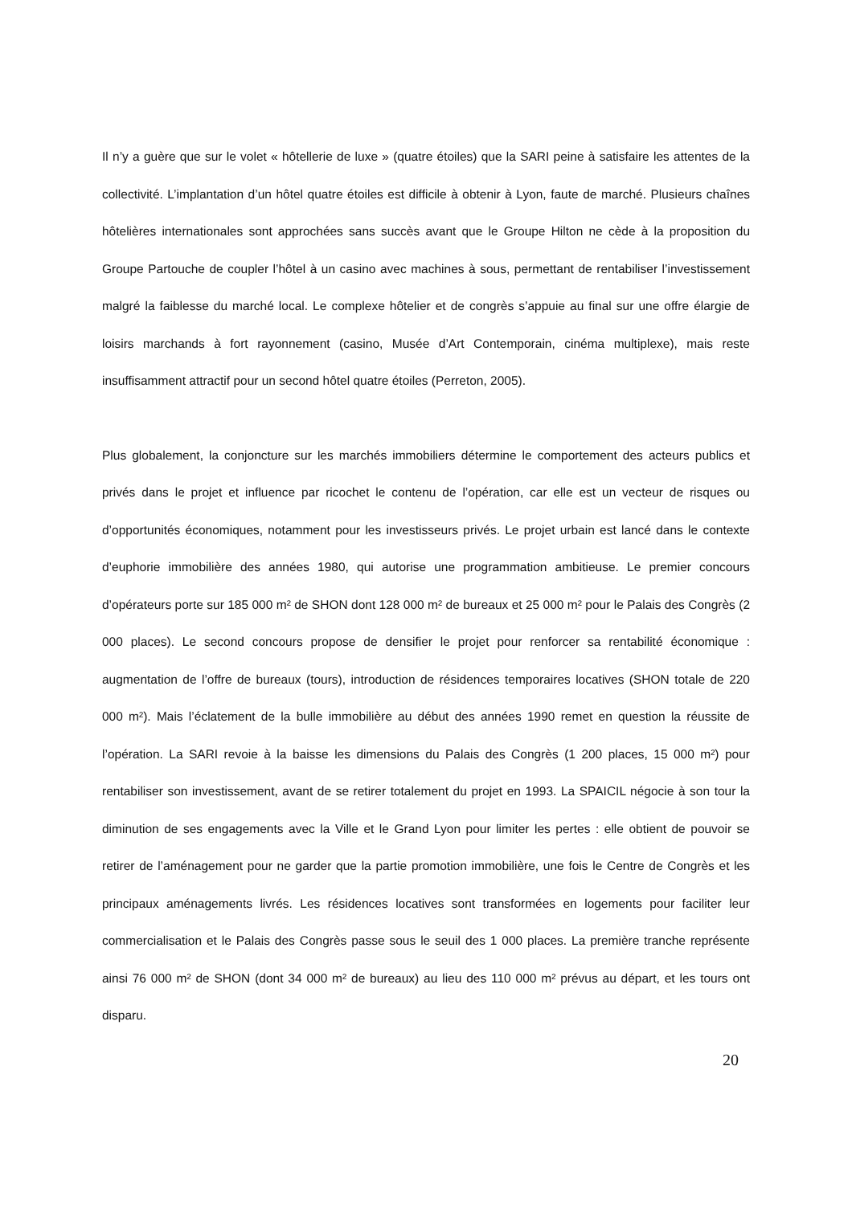Il n’y a guère que sur le volet « hôtellerie de luxe » (quatre étoiles) que la SARI peine à satisfaire les attentes de la collectivité. L’implantation d’un hôtel quatre étoiles est difficile à obtenir à Lyon, faute de marché. Plusieurs chaînes hôtelières internationales sont approchées sans succès avant que le Groupe Hilton ne cède à la proposition du Groupe Partouche de coupler l’hôtel à un casino avec machines à sous, permettant de rentabiliser l’investissement malgré la faiblesse du marché local. Le complexe hôtelier et de congrès s’appuie au final sur une offre élargie de loisirs marchands à fort rayonnement (casino, Musée d’Art Contemporain, cinéma multiplexe), mais reste insuffisamment attractif pour un second hôtel quatre étoiles (Perreton, 2005).
Plus globalement, la conjoncture sur les marchés immobiliers détermine le comportement des acteurs publics et privés dans le projet et influence par ricochet le contenu de l’opération, car elle est un vecteur de risques ou d’opportunités économiques, notamment pour les investisseurs privés. Le projet urbain est lancé dans le contexte d’euphorie immobilière des années 1980, qui autorise une programmation ambitieuse. Le premier concours d’opérateurs porte sur 185 000 m² de SHON dont 128 000 m² de bureaux et 25 000 m² pour le Palais des Congrès (2 000 places). Le second concours propose de densifier le projet pour renforcer sa rentabilité économique : augmentation de l’offre de bureaux (tours), introduction de résidences temporaires locatives (SHON totale de 220 000 m²). Mais l’éclatement de la bulle immobilière au début des années 1990 remet en question la réussite de l’opération. La SARI revoie à la baisse les dimensions du Palais des Congrès (1 200 places, 15 000 m²) pour rentabiliser son investissement, avant de se retirer totalement du projet en 1993. La SPAICIL négocie à son tour la diminution de ses engagements avec la Ville et le Grand Lyon pour limiter les pertes : elle obtient de pouvoir se retirer de l’aménagement pour ne garder que la partie promotion immobilière, une fois le Centre de Congrès et les principaux aménagements livrés. Les résidences locatives sont transformées en logements pour faciliter leur commercialisation et le Palais des Congrès passe sous le seuil des 1 000 places. La première tranche représente ainsi 76 000 m² de SHON (dont 34 000 m² de bureaux) au lieu des 110 000 m² prévus au départ, et les tours ont disparu.
20